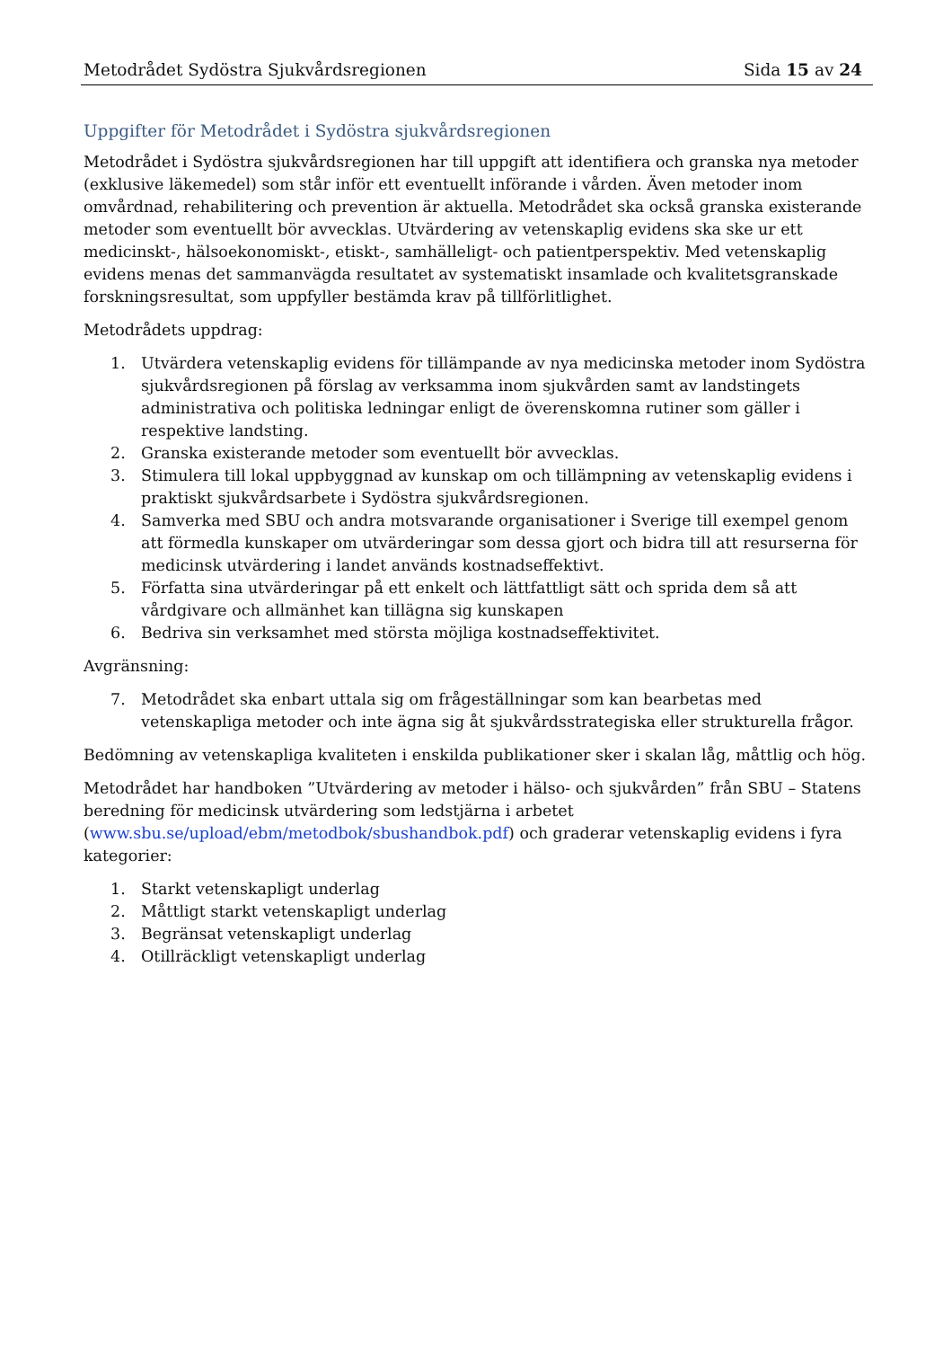Metodrådet Sydöstra Sjukvårdsregionen Sida 15 av 24
Uppgifter för Metodrådet i Sydöstra sjukvårdsregionen
Metodrådet i Sydöstra sjukvårdsregionen har till uppgift att identifiera och granska nya metoder (exklusive läkemedel) som står inför ett eventuellt införande i vården. Även metoder inom omvårdnad, rehabilitering och prevention är aktuella. Metodrådet ska också granska existerande metoder som eventuellt bör avvecklas. Utvärdering av vetenskaplig evidens ska ske ur ett medicinskt-, hälsoekonomiskt-, etiskt-, samhälleligt- och patientperspektiv. Med vetenskaplig evidens menas det sammanvägda resultatet av systematiskt insamlade och kvalitetsgranskade forskningsresultat, som uppfyller bestämda krav på tillförlitlighet.
Metodrådets uppdrag:
1. Utvärdera vetenskaplig evidens för tillämpande av nya medicinska metoder inom Sydöstra sjukvårdsregionen på förslag av verksamma inom sjukvården samt av landstingets administrativa och politiska ledningar enligt de överenskomna rutiner som gäller i respektive landsting.
2. Granska existerande metoder som eventuellt bör avvecklas.
3. Stimulera till lokal uppbyggnad av kunskap om och tillämpning av vetenskaplig evidens i praktiskt sjukvårdsarbete i Sydöstra sjukvårdsregionen.
4. Samverka med SBU och andra motsvarande organisationer i Sverige till exempel genom att förmedla kunskaper om utvärderingar som dessa gjort och bidra till att resurserna för medicinsk utvärdering i landet används kostnadseffektivt.
5. Författa sina utvärderingar på ett enkelt och lättfattligt sätt och sprida dem så att vårdgivare och allmänhet kan tillägna sig kunskapen
6. Bedriva sin verksamhet med största möjliga kostnadseffektivitet.
Avgränsning:
7. Metodrådet ska enbart uttala sig om frågeställningar som kan bearbetas med vetenskapliga metoder och inte ägna sig åt sjukvårdsstrategiska eller strukturella frågor.
Bedömning av vetenskapliga kvaliteten i enskilda publikationer sker i skalan låg, måttlig och hög.
Metodrådet har handboken ”Utvärdering av metoder i hälso- och sjukvården” från SBU – Statens beredning för medicinsk utvärdering som ledstjärna i arbetet (www.sbu.se/upload/ebm/metodbok/sbushandbok.pdf) och graderar vetenskaplig evidens i fyra kategorier:
1. Starkt vetenskapligt underlag
2. Måttligt starkt vetenskapligt underlag
3. Begränsat vetenskapligt underlag
4. Otillräckligt vetenskapligt underlag